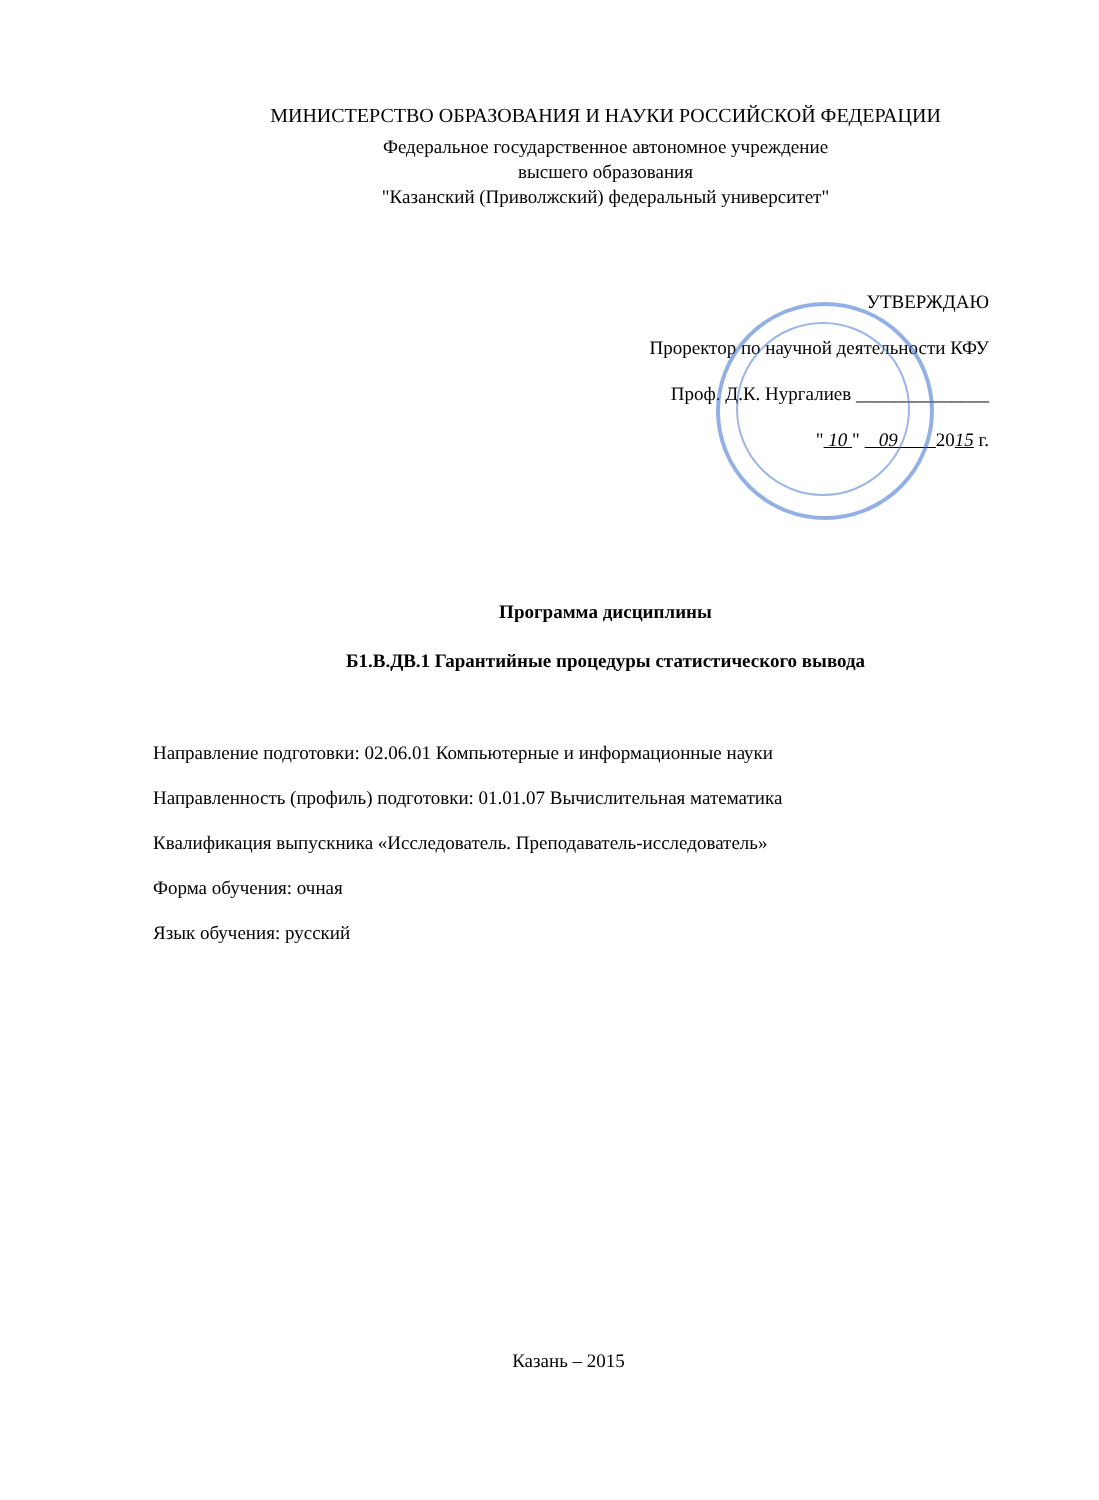МИНИСТЕРСТВО ОБРАЗОВАНИЯ И НАУКИ РОССИЙСКОЙ ФЕДЕРАЦИИ
Федеральное государственное автономное учреждение
высшего образования
"Казанский (Приволжский) федеральный университет"
УТВЕРЖДАЮ
Проректор по научной деятельности КФУ
Проф. Д.К. Нургалиев ______________
" 10 " 09 2015 г.
Программа дисциплины
Б1.В.ДВ.1 Гарантийные процедуры статистического вывода
Направление подготовки: 02.06.01 Компьютерные и информационные науки
Направленность (профиль) подготовки: 01.01.07 Вычислительная математика
Квалификация выпускника «Исследователь. Преподаватель-исследователь»
Форма обучения: очная
Язык обучения: русский
Казань – 2015